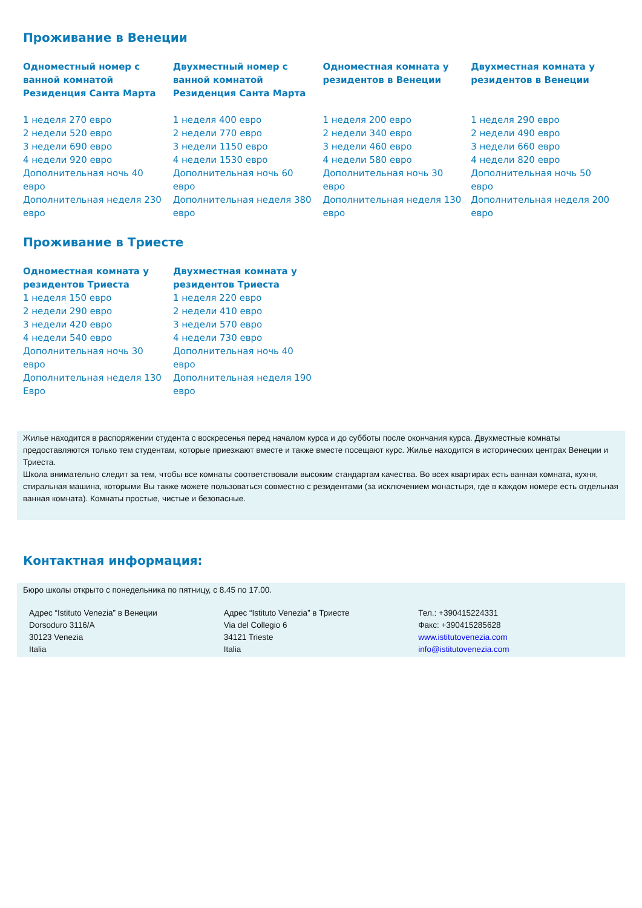Проживание в Венеции
Одноместный номер с ванной комнатой Резиденция Санта Марта
1 неделя 270 евро
2 недели 520 евро
3 недели 690 евро
4 недели 920 евро
Дополнительная ночь 40 евро
Дополнительная неделя 230 евро
Двухместный номер с ванной комнатой Резиденция Санта Марта
1 неделя 400 евро
2 недели 770 евро
3 недели 1150 евро
4 недели 1530 евро
Дополнительная ночь 60 евро
Дополнительная неделя 380 евро
Одноместная комната у резидентов в Венеции
1 неделя 200 евро
2 недели 340 евро
3 недели 460 евро
4 недели 580 евро
Дополнительная ночь 30 евро
Дополнительная неделя 130 евро
Двухместная комната у резидентов в Венеции
1 неделя 290 евро
2 недели 490 евро
3 недели 660 евро
4 недели 820 евро
Дополнительная ночь 50 евро
Дополнительная неделя 200 евро
Проживание в Триесте
Одноместная комната у резидентов Триеста
1 неделя 150 евро
2 недели 290 евро
3 недели 420 евро
4 недели 540 евро
Дополнительная ночь 30 евро
Дополнительная неделя 130 Евро
Двухместная комната у резидентов Триеста
1 неделя 220 евро
2 недели 410 евро
3 недели 570 евро
4 недели 730 евро
Дополнительная ночь 40 евро
Дополнительная неделя 190 евро
Жилье находится в распоряжении студента с воскресенья перед началом курса и до субботы после окончания курса. Двухместные комнаты предоставляются только тем студентам, которые приезжают вместе и также вместе посещают курс. Жилье находится в исторических центрах Венеции и Триеста.
Школа внимательно следит за тем, чтобы все комнаты соответствовали высоким стандартам качества. Во всех квартирах есть ванная комната, кухня, стиральная машина, которыми Вы также можете пользоваться совместно с резидентами (за исключением монастыря, где в каждом номере есть отдельная ванная комната). Комнаты простые, чистые и безопасные.
Контактная информация:
Бюро школы открыто с понедельника по пятницу, с 8.45 по 17.00.
Адрес “Istituto Venezia” в Венеции
Dorsoduro 3116/A
30123 Venezia
Italia
Адрес “Istituto Venezia” в Триесте
Via del Collegio 6
34121 Trieste
Italia
Тел.: +390415224331
Факс: +390415285628
www.istitutovenezia.com
info@istitutovenezia.com